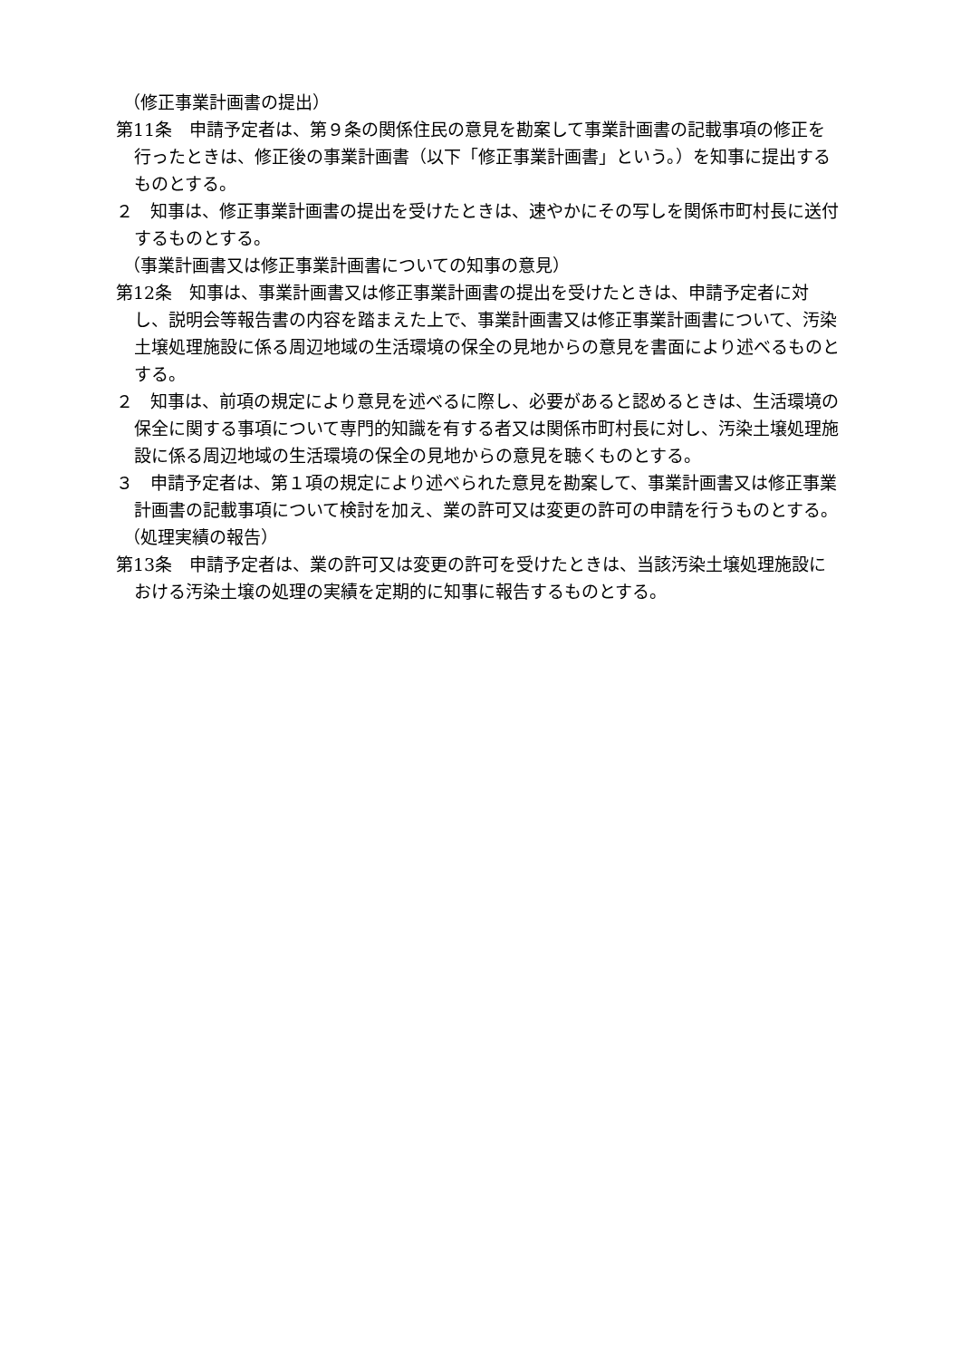（修正事業計画書の提出）
第11条　申請予定者は、第９条の関係住民の意見を勘案して事業計画書の記載事項の修正を行ったときは、修正後の事業計画書（以下「修正事業計画書」という。）を知事に提出するものとする。
２　知事は、修正事業計画書の提出を受けたときは、速やかにその写しを関係市町村長に送付するものとする。
（事業計画書又は修正事業計画書についての知事の意見）
第12条　知事は、事業計画書又は修正事業計画書の提出を受けたときは、申請予定者に対し、説明会等報告書の内容を踏まえた上で、事業計画書又は修正事業計画書について、汚染土壌処理施設に係る周辺地域の生活環境の保全の見地からの意見を書面により述べるものとする。
２　知事は、前項の規定により意見を述べるに際し、必要があると認めるときは、生活環境の保全に関する事項について専門的知識を有する者又は関係市町村長に対し、汚染土壌処理施設に係る周辺地域の生活環境の保全の見地からの意見を聴くものとする。
３　申請予定者は、第１項の規定により述べられた意見を勘案して、事業計画書又は修正事業計画書の記載事項について検討を加え、業の許可又は変更の許可の申請を行うものとする。
（処理実績の報告）
第13条　申請予定者は、業の許可又は変更の許可を受けたときは、当該汚染土壌処理施設における汚染土壌の処理の実績を定期的に知事に報告するものとする。